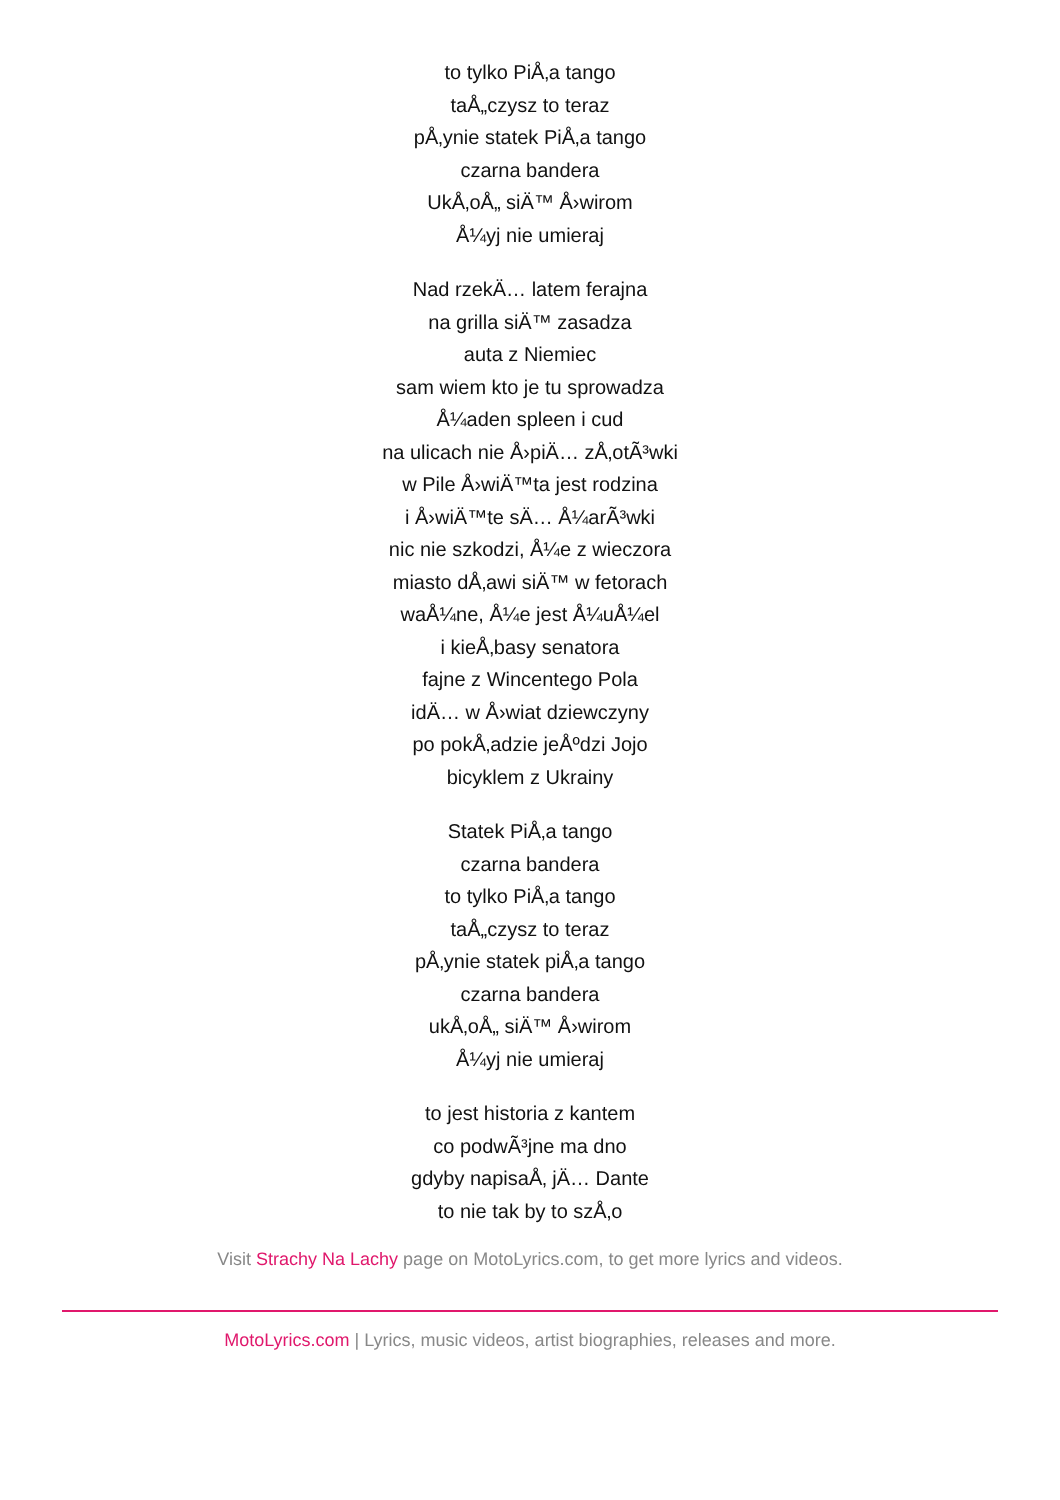to tylko PiÅ‚a tango
taÅ„czysz to teraz
pÅ‚ynie statek PiÅ‚a tango
czarna bandera
UkÅ‚oÅ„ siÄ™ Å›wirom
Å¼yj nie umieraj
Nad rzekÄ… latem ferajna
na grilla siÄ™ zasadza
auta z Niemiec
sam wiem kto je tu sprowadza
Å¼aden spleen i cud
na ulicach nie Å›piÄ… zÅ‚otÃ³wki
w Pile Å›wiÄ™ta jest rodzina
i Å›wiÄ™te sÄ… Å¼arÃ³wki
nic nie szkodzi, Å¼e z wieczora
miasto dÅ‚awi siÄ™ w fetorach
waÅ¼ne, Å¼e jest Å¼uÅ¼el
i kieÅ‚basy senatora
fajne z Wincentego Pola
idÄ… w Å›wiat dziewczyny
po pokÅ‚adzie jeÅºdzi Jojo
bicyklem z Ukrainy
Statek PiÅ‚a tango
czarna bandera
to tylko PiÅ‚a tango
taÅ„czysz to teraz
pÅ‚ynie statek piÅ‚a tango
czarna bandera
ukÅ‚oÅ„ siÄ™ Å›wirom
Å¼yj nie umieraj
to jest historia z kantem
co podwÃ³jne ma dno
gdyby napisaÅ‚ jÄ… Dante
to nie tak by to szÅ‚o
Visit Strachy Na Lachy page on MotoLyrics.com, to get more lyrics and videos.
MotoLyrics.com | Lyrics, music videos, artist biographies, releases and more.